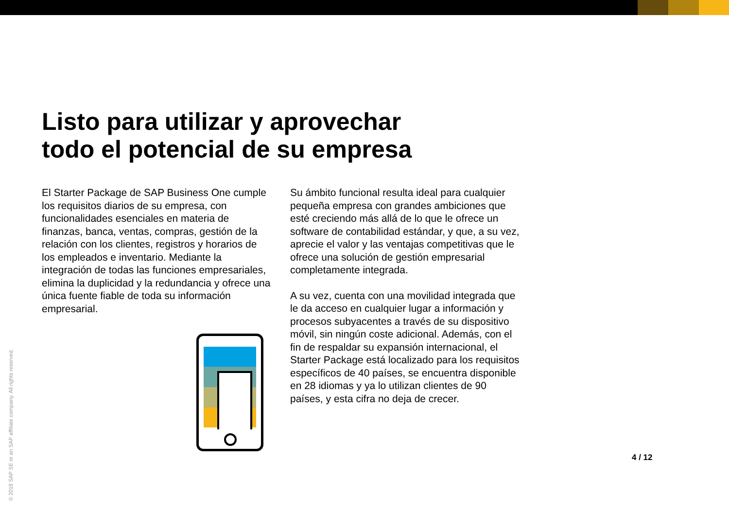Listo para utilizar y aprovechar
todo el potencial de su empresa
El Starter Package de SAP Business One cumple los requisitos diarios de su empresa, con funcionalidades esenciales en materia de finanzas, banca, ventas, compras, gestión de la relación con los clientes, registros y horarios de los empleados e inventario. Mediante la integración de todas las funciones empresariales, elimina la duplicidad y la redundancia y ofrece una única fuente fiable de toda su información empresarial.
Su ámbito funcional resulta ideal para cualquier pequeña empresa con grandes ambiciones que esté creciendo más allá de lo que le ofrece un software de contabilidad estándar, y que, a su vez, aprecie el valor y las ventajas competitivas que le ofrece una solución de gestión empresarial completamente integrada.
A su vez, cuenta con una movilidad integrada que le da acceso en cualquier lugar a información y procesos subyacentes a través de su dispositivo móvil, sin ningún coste adicional. Además, con el fin de respaldar su expansión internacional, el Starter Package está localizado para los requisitos específicos de 40 países, se encuentra disponible en 28 idiomas y ya lo utilizan clientes de 90 países, y esta cifra no deja de crecer.
© 2018 SAP SE or an SAP affiliate company. All rights reserved.
4 / 12